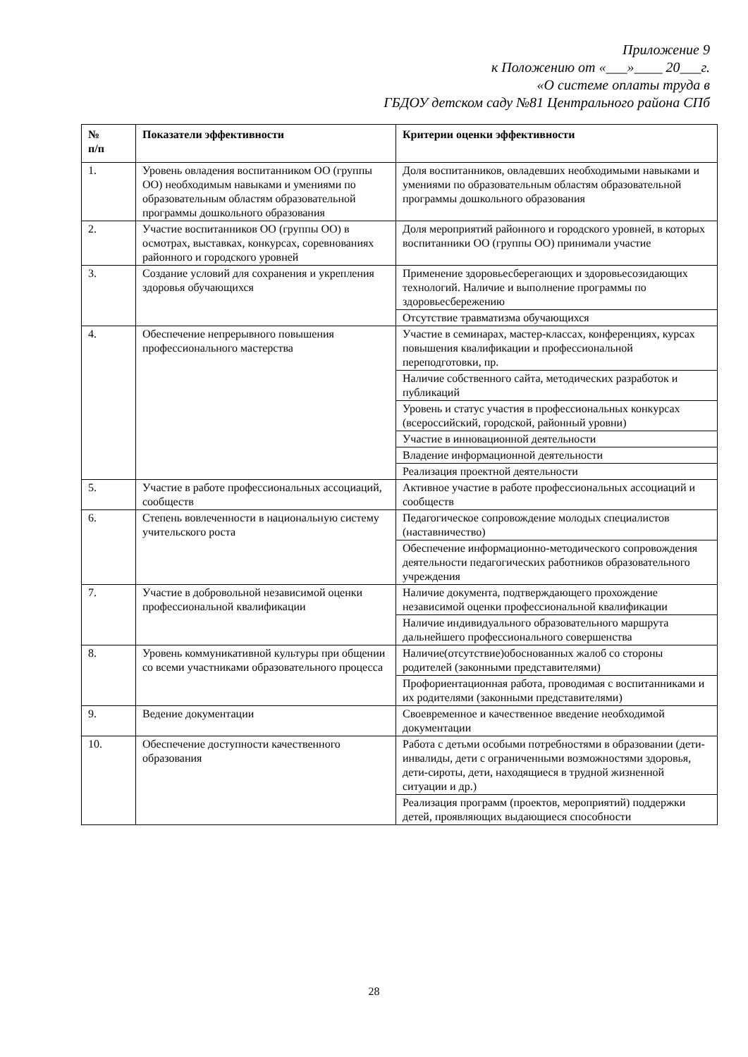Приложение 9
к Положению от «___»____ 20___г.
«О системе оплаты труда в
ГБДОУ детском саду №81 Центрального района СПб
| № п/п | Показатели эффективности | Критерии оценки эффективности |
| --- | --- | --- |
| 1. | Уровень овладения воспитанником ОО (группы ОО) необходимым навыками и умениями по образовательным областям образовательной программы дошкольного образования | Доля воспитанников, овладевших необходимыми навыками и умениями по образовательным областям образовательной программы дошкольного образования |
| 2. | Участие воспитанников ОО (группы ОО) в осмотрах, выставках, конкурсах, соревнованиях районного и городского уровней | Доля мероприятий районного и городского уровней, в которых воспитанники ОО (группы ОО) принимали участие |
| 3. | Создание условий для сохранения и укрепления здоровья обучающихся | Применение здоровьесберегающих и здоровьесозидающих технологий. Наличие и выполнение программы по здоровьесбережению |
| | | Отсутствие травматизма обучающихся |
| 4. | Обеспечение непрерывного повышения профессионального мастерства | Участие в семинарах, мастер-классах, конференциях, курсах повышения квалификации и профессиональной переподготовки, пр. |
| | | Наличие собственного сайта, методических разработок и публикаций |
| | | Уровень и статус участия в профессиональных конкурсах (всероссийский, городской, районный уровни) |
| | | Участие в инновационной деятельности |
| | | Владение информационной деятельности |
| | | Реализация проектной деятельности |
| 5. | Участие в работе профессиональных ассоциаций, сообществ | Активное участие в работе профессиональных ассоциаций и сообществ |
| 6. | Степень вовлеченности в национальную систему учительского роста | Педагогическое сопровождение молодых специалистов (наставничество) |
| | | Обеспечение информационно-методического сопровождения деятельности педагогических работников образовательного учреждения |
| 7. | Участие в добровольной независимой оценки профессиональной квалификации | Наличие документа, подтверждающего прохождение независимой оценки профессиональной квалификации |
| | | Наличие индивидуального образовательного маршрута дальнейшего профессионального совершенства |
| 8. | Уровень коммуникативной культуры при общении со всеми участниками образовательного процесса | Наличие(отсутствие)обоснованных жалоб со стороны родителей (законными представителями) |
| | | Профориентационная работа, проводимая с воспитанниками и их родителями (законными представителями) |
| 9. | Ведение документации | Своевременное и качественное введение необходимой документации |
| 10. | Обеспечение доступности качественного образования | Работа с детьми особыми потребностями в образовании (дети-инвалиды, дети с ограниченными возможностями здоровья, дети-сироты, дети, находящиеся в трудной жизненной ситуации и др.) |
| | | Реализация программ (проектов, мероприятий) поддержки детей, проявляющих выдающиеся способности |
28